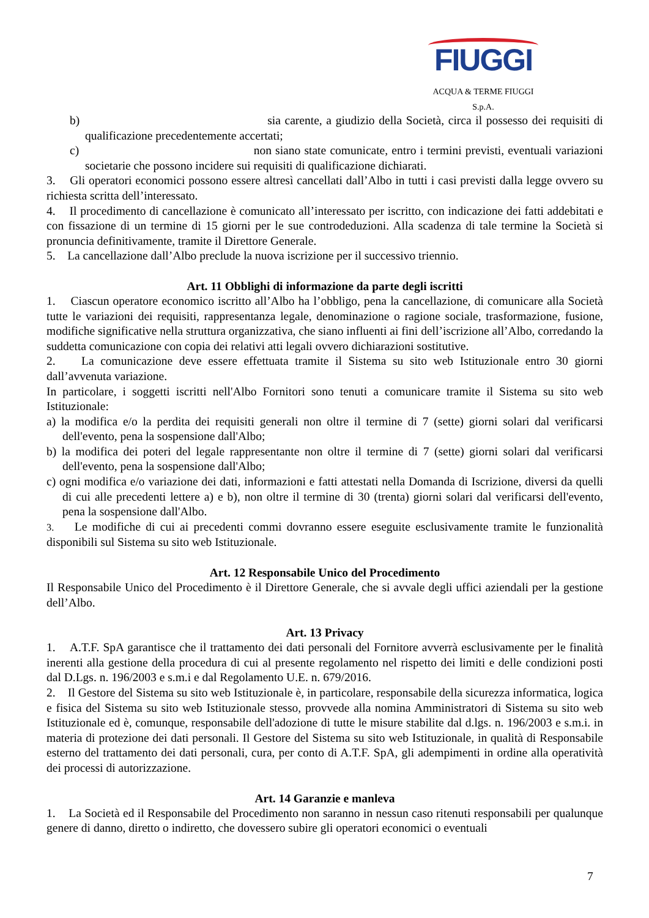FIUGGI
ACQUA & TERME FIUGGI S.p.A.
b) sia carente, a giudizio della Società, circa il possesso dei requisiti di qualificazione precedentemente accertati;
c) non siano state comunicate, entro i termini previsti, eventuali variazioni societarie che possono incidere sui requisiti di qualificazione dichiarati.
3. Gli operatori economici possono essere altresì cancellati dall’Albo in tutti i casi previsti dalla legge ovvero su richiesta scritta dell’interessato.
4. Il procedimento di cancellazione è comunicato all’interessato per iscritto, con indicazione dei fatti addebitati e con fissazione di un termine di 15 giorni per le sue controdeduzioni. Alla scadenza di tale termine la Società si pronuncia definitivamente, tramite il Direttore Generale.
5. La cancellazione dall’Albo preclude la nuova iscrizione per il successivo triennio.
Art. 11 Obblighi di informazione da parte degli iscritti
1. Ciascun operatore economico iscritto all’Albo ha l’obbligo, pena la cancellazione, di comunicare alla Società tutte le variazioni dei requisiti, rappresentanza legale, denominazione o ragione sociale, trasformazione, fusione, modifiche significative nella struttura organizzativa, che siano influenti ai fini dell’iscrizione all’Albo, corredando la suddetta comunicazione con copia dei relativi atti legali ovvero dichiarazioni sostitutive.
2. La comunicazione deve essere effettuata tramite il Sistema su sito web Istituzionale entro 30 giorni dall’avvenuta variazione.
In particolare, i soggetti iscritti nell'Albo Fornitori sono tenuti a comunicare tramite il Sistema su sito web Istituzionale:
a) la modifica e/o la perdita dei requisiti generali non oltre il termine di 7 (sette) giorni solari dal verificarsi dell'evento, pena la sospensione dall'Albo;
b) la modifica dei poteri del legale rappresentante non oltre il termine di 7 (sette) giorni solari dal verificarsi dell'evento, pena la sospensione dall'Albo;
c) ogni modifica e/o variazione dei dati, informazioni e fatti attestati nella Domanda di Iscrizione, diversi da quelli di cui alle precedenti lettere a) e b), non oltre il termine di 30 (trenta) giorni solari dal verificarsi dell'evento, pena la sospensione dall'Albo.
3. Le modifiche di cui ai precedenti commi dovranno essere eseguite esclusivamente tramite le funzionalità disponibili sul Sistema su sito web Istituzionale.
Art. 12 Responsabile Unico del Procedimento
Il Responsabile Unico del Procedimento è il Direttore Generale, che si avvale degli uffici aziendali per la gestione dell’Albo.
Art. 13 Privacy
1. A.T.F. SpA garantisce che il trattamento dei dati personali del Fornitore avverrà esclusivamente per le finalità inerenti alla gestione della procedura di cui al presente regolamento nel rispetto dei limiti e delle condizioni posti dal D.Lgs. n. 196/2003 e s.m.i e dal Regolamento U.E. n. 679/2016.
2. Il Gestore del Sistema su sito web Istituzionale è, in particolare, responsabile della sicurezza informatica, logica e fisica del Sistema su sito web Istituzionale stesso, provvede alla nomina Amministratori di Sistema su sito web Istituzionale ed è, comunque, responsabile dell'adozione di tutte le misure stabilite dal d.lgs. n. 196/2003 e s.m.i. in materia di protezione dei dati personali. Il Gestore del Sistema su sito web Istituzionale, in qualità di Responsabile esterno del trattamento dei dati personali, cura, per conto di A.T.F. SpA, gli adempimenti in ordine alla operatività dei processi di autorizzazione.
Art. 14 Garanzie e manleva
1. La Società ed il Responsabile del Procedimento non saranno in nessun caso ritenuti responsabili per qualunque genere di danno, diretto o indiretto, che dovessero subire gli operatori economici o eventuali
7